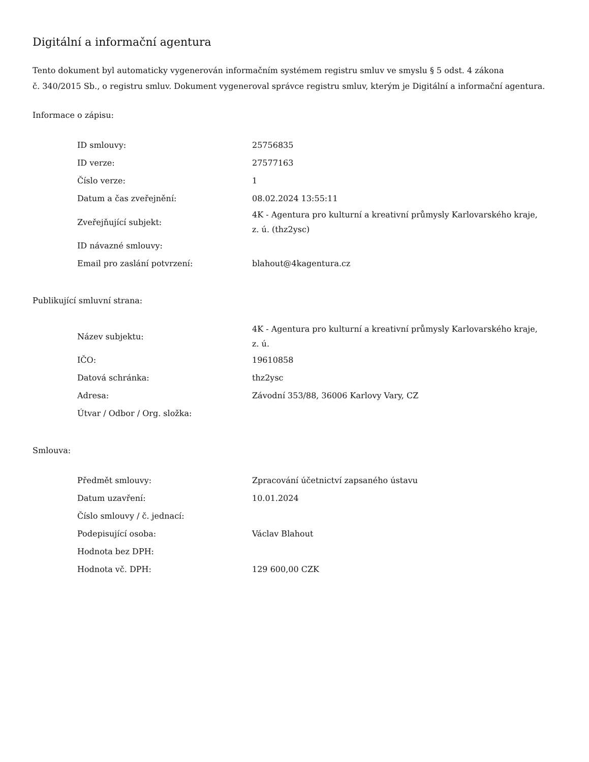Digitální a informační agentura
Tento dokument byl automaticky vygenerován informačním systémem registru smluv ve smyslu § 5 odst. 4 zákona
č. 340/2015 Sb., o registru smluv. Dokument vygeneroval správce registru smluv, kterým je Digitální a informační agentura.
Informace o zápisu:
| ID smlouvy: | 25756835 |
| ID verze: | 27577163 |
| Číslo verze: | 1 |
| Datum a čas zveřejnění: | 08.02.2024 13:55:11 |
| Zveřejňující subjekt: | 4K - Agentura pro kulturní a kreativní průmysly Karlovarského kraje, z. ú. (thz2ysc) |
| ID návazné smlouvy: | |
| Email pro zaslání potvrzení: | blahout@4kagentura.cz |
Publikující smluvní strana:
| Název subjektu: | 4K - Agentura pro kulturní a kreativní průmysly Karlovarského kraje, z. ú. |
| IČO: | 19610858 |
| Datová schránka: | thz2ysc |
| Adresa: | Závodní 353/88, 36006 Karlovy Vary, CZ |
| Útvar / Odbor / Org. složka: | |
Smlouva:
| Předmět smlouvy: | Zpracování účetnictví zapsaného ústavu |
| Datum uzavření: | 10.01.2024 |
| Číslo smlouvy / č. jednací: | |
| Podepisující osoba: | Václav Blahout |
| Hodnota bez DPH: | |
| Hodnota vč. DPH: | 129 600,00 CZK |